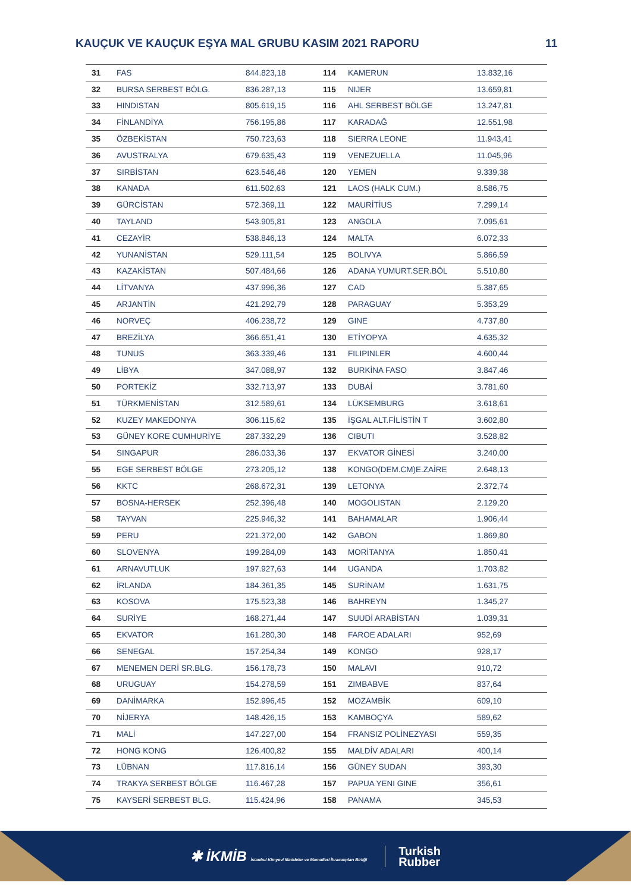KAUÇUK VE KAUÇUK EŞYA MAL GRUBU KASIM 2021 RAPORU 11
| 31 | FAS | 844.823,18 | 114 | KAMERUN | 13.832,16 |
| 32 | BURSA SERBEST BÖLG. | 836.287,13 | 115 | NIJER | 13.659,81 |
| 33 | HINDISTAN | 805.619,15 | 116 | AHL SERBEST BÖLGE | 13.247,81 |
| 34 | FİNLANDİYA | 756.195,86 | 117 | KARADAĞ | 12.551,98 |
| 35 | ÖZBEKİSTAN | 750.723,63 | 118 | SIERRA LEONE | 11.943,41 |
| 36 | AVUSTRALYA | 679.635,43 | 119 | VENEZUELLA | 11.045,96 |
| 37 | SIRBİSTAN | 623.546,46 | 120 | YEMEN | 9.339,38 |
| 38 | KANADA | 611.502,63 | 121 | LAOS (HALK CUM.) | 8.586,75 |
| 39 | GÜRCİSTAN | 572.369,11 | 122 | MAURİTİUS | 7.299,14 |
| 40 | TAYLAND | 543.905,81 | 123 | ANGOLA | 7.095,61 |
| 41 | CEZAYİR | 538.846,13 | 124 | MALTA | 6.072,33 |
| 42 | YUNANİSTAN | 529.111,54 | 125 | BOLIVYA | 5.866,59 |
| 43 | KAZAKİSTAN | 507.484,66 | 126 | ADANA YUMURT.SER.BÖL | 5.510,80 |
| 44 | LİTVANYA | 437.996,36 | 127 | CAD | 5.387,65 |
| 45 | ARJANTİN | 421.292,79 | 128 | PARAGUAY | 5.353,29 |
| 46 | NORVEÇ | 406.238,72 | 129 | GINE | 4.737,80 |
| 47 | BREZİLYA | 366.651,41 | 130 | ETİYOPYA | 4.635,32 |
| 48 | TUNUS | 363.339,46 | 131 | FILIPINLER | 4.600,44 |
| 49 | LİBYA | 347.088,97 | 132 | BURKİNA FASO | 3.847,46 |
| 50 | PORTEKİZ | 332.713,97 | 133 | DUBAİ | 3.781,60 |
| 51 | TÜRKMENİSTAN | 312.589,61 | 134 | LÜKSEMBURG | 3.618,61 |
| 52 | KUZEY MAKEDONYA | 306.115,62 | 135 | İŞGAL ALT.FİLİSTİN T | 3.602,80 |
| 53 | GÜNEY KORE CUMHURİYE | 287.332,29 | 136 | CIBUTI | 3.528,82 |
| 54 | SINGAPUR | 286.033,36 | 137 | EKVATOR GİNESİ | 3.240,00 |
| 55 | EGE SERBEST BÖLGE | 273.205,12 | 138 | KONGO(DEM.CM)E.ZAİRE | 2.648,13 |
| 56 | KKTC | 268.672,31 | 139 | LETONYA | 2.372,74 |
| 57 | BOSNA-HERSEK | 252.396,48 | 140 | MOGOLISTAN | 2.129,20 |
| 58 | TAYVAN | 225.946,32 | 141 | BAHAMALAR | 1.906,44 |
| 59 | PERU | 221.372,00 | 142 | GABON | 1.869,80 |
| 60 | SLOVENYA | 199.284,09 | 143 | MORİTANYA | 1.850,41 |
| 61 | ARNAVUTLUK | 197.927,63 | 144 | UGANDA | 1.703,82 |
| 62 | İRLANDA | 184.361,35 | 145 | SURİNAM | 1.631,75 |
| 63 | KOSOVA | 175.523,38 | 146 | BAHREYN | 1.345,27 |
| 64 | SURİYE | 168.271,44 | 147 | SUUDİ ARABİSTAN | 1.039,31 |
| 65 | EKVATOR | 161.280,30 | 148 | FAROE ADALARI | 952,69 |
| 66 | SENEGAL | 157.254,34 | 149 | KONGO | 928,17 |
| 67 | MENEMEN DERİ SR.BLG. | 156.178,73 | 150 | MALAVI | 910,72 |
| 68 | URUGUAY | 154.278,59 | 151 | ZIMBABVE | 837,64 |
| 69 | DANİMARKA | 152.996,45 | 152 | MOZAMBİK | 609,10 |
| 70 | NİJERYA | 148.426,15 | 153 | KAMBOÇYA | 589,62 |
| 71 | MALİ | 147.227,00 | 154 | FRANSIZ POLİNEZYASI | 559,35 |
| 72 | HONG KONG | 126.400,82 | 155 | MALDİV ADALARI | 400,14 |
| 73 | LÜBNAN | 117.816,14 | 156 | GÜNEY SUDAN | 393,30 |
| 74 | TRAKYA SERBEST BÖLGE | 116.467,28 | 157 | PAPUA YENI GINE | 356,61 |
| 75 | KAYSERİ SERBEST BLG. | 115.424,96 | 158 | PANAMA | 345,53 |
✱ İKMİB İstanbul Kimyevi Maddeler ve Mamulleri İhracatçıları Birliği
Turkish
Rubber